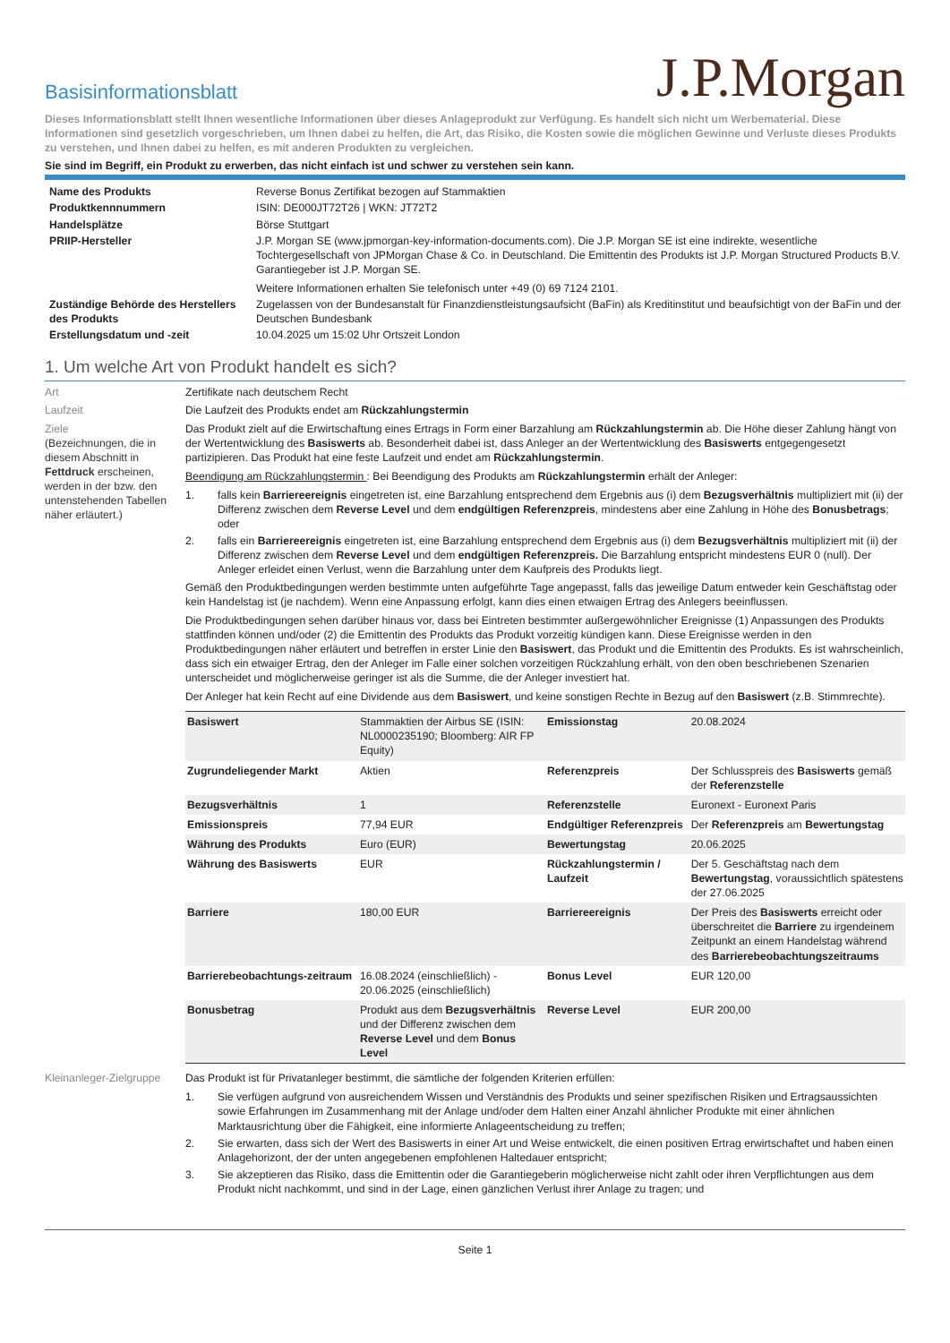Basisinformationsblatt
J.P.Morgan
Dieses Informationsblatt stellt Ihnen wesentliche Informationen über dieses Anlageprodukt zur Verfügung. Es handelt sich nicht um Werbematerial. Diese Informationen sind gesetzlich vorgeschrieben, um Ihnen dabei zu helfen, die Art, das Risiko, die Kosten sowie die möglichen Gewinne und Verluste dieses Produkts zu verstehen, und Ihnen dabei zu helfen, es mit anderen Produkten zu vergleichen.
Sie sind im Begriff, ein Produkt zu erwerben, das nicht einfach ist und schwer zu verstehen sein kann.
| Name des Produkts | Reverse Bonus Zertifikat bezogen auf Stammaktien |
| Produktkennnummern | ISIN: DE000JT72T26 / WKN: JT72T2 |
| Handelsplätze | Börse Stuttgart |
| PRIIP-Hersteller | J.P. Morgan SE (www.jpmorgan-key-information-documents.com). Die J.P. Morgan SE ist eine indirekte, wesentliche Tochtergesellschaft von JPMorgan Chase & Co. in Deutschland. Die Emittentin des Produkts ist J.P. Morgan Structured Products B.V. Garantiegeber ist J.P. Morgan SE. Weitere Informationen erhalten Sie telefonisch unter +49 (0) 69 7124 2101. |
| Zuständige Behörde des Herstellers des Produkts | Zugelassen von der Bundesanstalt für Finanzdienstleistungsaufsicht (BaFin) als Kreditinstitut und beaufsichtigt von der BaFin und der Deutschen Bundesbank |
| Erstellungsdatum und -zeit | 10.04.2025 um 15:02 Uhr Ortszeit London |
1. Um welche Art von Produkt handelt es sich?
Art Zertifikate nach deutschem Recht
Laufzeit Die Laufzeit des Produkts endet am Rückzahlungstermin
Ziele
(Bezeichnungen, die in diesem Abschnitt in Fettdruck erscheinen, werden in der bzw. den untenstehenden Tabellen näher erläutert.)
Das Produkt zielt auf die Erwirtschaftung eines Ertrags in Form einer Barzahlung am Rückzahlungstermin ab. Die Höhe dieser Zahlung hängt von der Wertentwicklung des Basiswerts ab. Besonderheit dabei ist, dass Anleger an der Wertentwicklung des Basiswerts entgegengesetzt partizipieren. Das Produkt hat eine feste Laufzeit und endet am Rückzahlungstermin.
Beendigung am Rückzahlungstermin : Bei Beendigung des Produkts am Rückzahlungstermin erhält der Anleger:
1. falls kein Barriereereignis eingetreten ist, eine Barzahlung entsprechend dem Ergebnis aus (i) dem Bezugsverhältnis multipliziert mit (ii) der Differenz zwischen dem Reverse Level und dem endgültigen Referenzpreis, mindestens aber eine Zahlung in Höhe des Bonusbetrags; oder
2. falls ein Barriereereignis eingetreten ist, eine Barzahlung entsprechend dem Ergebnis aus (i) dem Bezugsverhältnis multipliziert mit (ii) der Differenz zwischen dem Reverse Level und dem endgültigen Referenzpreis. Die Barzahlung entspricht mindestens EUR 0 (null). Der Anleger erleidet einen Verlust, wenn die Barzahlung unter dem Kaufpreis des Produkts liegt.
Gemäß den Produktbedingungen werden bestimmte unten aufgeführte Tage angepasst, falls das jeweilige Datum entweder kein Geschäftstag oder kein Handelstag ist (je nachdem). Wenn eine Anpassung erfolgt, kann dies einen etwaigen Ertrag des Anlegers beeinflussen.
Die Produktbedingungen sehen darüber hinaus vor, dass bei Eintreten bestimmter außergewöhnlicher Ereignisse (1) Anpassungen des Produkts stattfinden können und/oder (2) die Emittentin des Produkts das Produkt vorzeitig kündigen kann. Diese Ereignisse werden in den Produktbedingungen näher erläutert und betreffen in erster Linie den Basiswert, das Produkt und die Emittentin des Produkts. Es ist wahrscheinlich, dass sich ein etwaiger Ertrag, den der Anleger im Falle einer solchen vorzeitigen Rückzahlung erhält, von den oben beschriebenen Szenarien unterscheidet und möglicherweise geringer ist als die Summe, die der Anleger investiert hat.
Der Anleger hat kein Recht auf eine Dividende aus dem Basiswert, und keine sonstigen Rechte in Bezug auf den Basiswert (z.B. Stimmrechte).
| Basiswert | Stammaktien der Airbus SE (ISIN: NL0000235190; Bloomberg: AIR FP Equity) | Emissionstag | 20.08.2024 |
| Zugrundeliegender Markt | Aktien | Referenzpreis | Der Schlusspreis des Basiswerts gemäß der Referenzstelle |
| Bezugsverhältnis | 1 | Referenzstelle | Euronext - Euronext Paris |
| Emissionspreis | 77,94 EUR | Endgültiger Referenzpreis | Der Referenzpreis am Bewertungstag |
| Währung des Produkts | Euro (EUR) | Bewertungstag | 20.06.2025 |
| Währung des Basiswerts | EUR | Rückzahlungstermin / Laufzeit | Der 5. Geschäftstag nach dem Bewertungstag , voraussichtlich spätestens der 27.06.2025 |
| Barriere | 180,00 EUR | Barriereereignis | Der Preis des Basiswerts erreicht oder überschreitet die Barriere zu irgendeinem Zeitpunkt an einem Handelstag während des Barrierebeobachtungszeitraums |
| Barrierebeobachtungs-zeitraum | 16.08.2024 (einschließlich) - 20.06.2025 (einschließlich) | Bonus Level | EUR 120,00 |
| Bonusbetrag | Produkt aus dem Bezugsverhältnis und der Differenz zwischen dem Reverse Level und dem Bonus Level | Reverse Level | EUR 200,00 |
Kleinanleger-Zielgruppe
Das Produkt ist für Privatanleger bestimmt, die sämtliche der folgenden Kriterien erfüllen:
1. Sie verfügen aufgrund von ausreichendem Wissen und Verständnis des Produkts und seiner spezifischen Risiken und Ertragsaussichten sowie Erfahrungen im Zusammenhang mit der Anlage und/oder dem Halten einer Anzahl ähnlicher Produkte mit einer ähnlichen Marktausrichtung über die Fähigkeit, eine informierte Anlageentscheidung zu treffen;
2. Sie erwarten, dass sich der Wert des Basiswerts in einer Art und Weise entwickelt, die einen positiven Ertrag erwirtschaftet und haben einen Anlagehorizont, der der unten angegebenen empfohlenen Haltedauer entspricht;
3. Sie akzeptieren das Risiko, dass die Emittentin oder die Garantiegeberin möglicherweise nicht zahlt oder ihren Verpflichtungen aus dem Produkt nicht nachkommt, und sind in der Lage, einen gänzlichen Verlust ihrer Anlage zu tragen; und
Seite 1